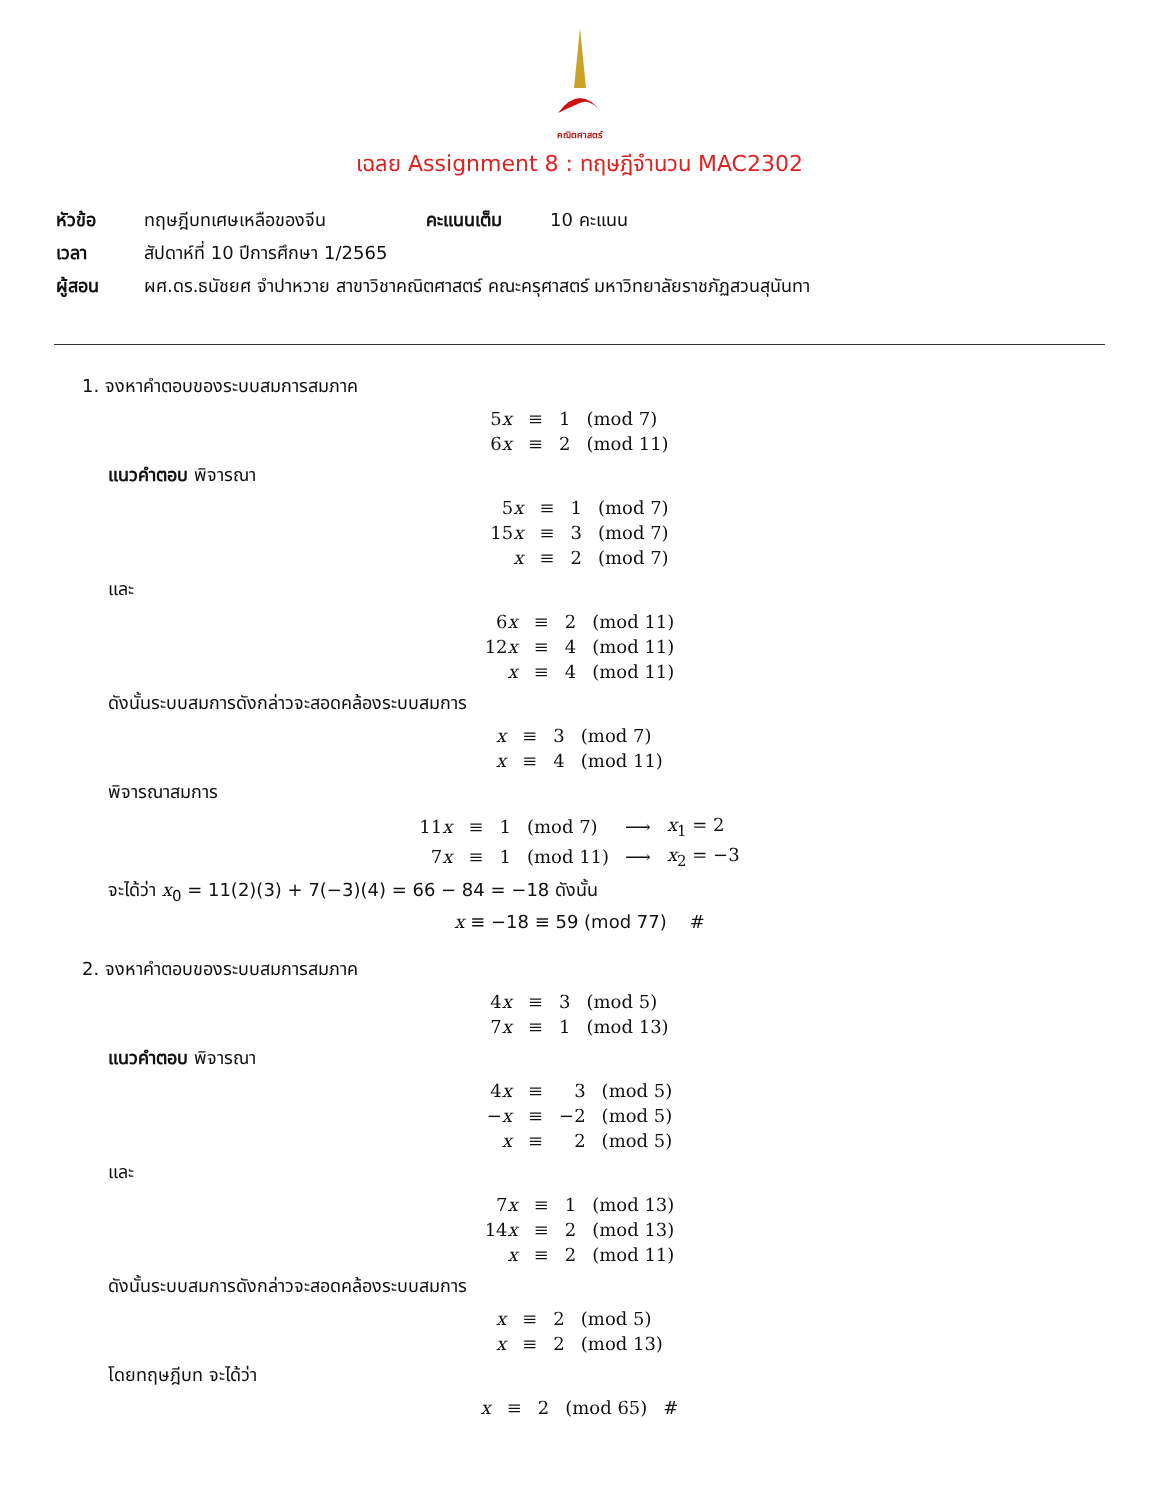คณิตศาสตร์
เฉลย Assignment 8 : ทฤษฎีจำนวน MAC2302
| หัวข้อ | ทฤษฎีบทเศษเหลือของจีน | คะแนนเต็ม | 10 คะแนน |
| เวลา | สัปดาห์ที่ 10 ปีการศึกษา 1/2565 | | |
| ผู้สอน | ผศ.ดร.ธนัชยศ จำปาหวาย สาขาวิชาคณิตศาสตร์ คณะครุศาสตร์ มหาวิทยาลัยราชภัฏสวนสุนันทา | | |
1. จงหาคำตอบของระบบสมการสมภาค
| 5 x | ≡ | 1 | (mod 7) |
| 6 x | ≡ | 2 | (mod 11) |
แนวคำตอบ พิจารณา
| 5 x | ≡ | 1 | (mod 7) |
| 15 x | ≡ | 3 | (mod 7) |
| x | ≡ | 2 | (mod 7) |
และ
| 6 x | ≡ | 2 | (mod 11) |
| 12 x | ≡ | 4 | (mod 11) |
| x | ≡ | 4 | (mod 11) |
ดังนั้นระบบสมการดังกล่าวจะสอดคล้องระบบสมการ
| x | ≡ | 3 | (mod 7) |
| x | ≡ | 4 | (mod 11) |
พิจารณาสมการ
| 11 x | ≡ | 1 | (mod 7) | ⟶ | x<sub>1</sub> = 2 |
| 7 x | ≡ | 1 | (mod 11) | ⟶ | x<sub>2</sub> = −3 |
จะได้ว่า x<sub>0</sub> = 11(2)(3) + 7(−3)(4) = 66 − 84 = −18 ดังนั้น
x ≡ −18 ≡ 59 (mod 77) #
2. จงหาคำตอบของระบบสมการสมภาค
| 4 x | ≡ | 3 | (mod 5) |
| 7 x | ≡ | 1 | (mod 13) |
แนวคำตอบ พิจารณา
| 4 x | ≡ | 3 | (mod 5) |
| − x | ≡ | −2 | (mod 5) |
| x | ≡ | 2 | (mod 5) |
และ
| 7 x | ≡ | 1 | (mod 13) |
| 14 x | ≡ | 2 | (mod 13) |
| x | ≡ | 2 | (mod 11) |
ดังนั้นระบบสมการดังกล่าวจะสอดคล้องระบบสมการ
| x | ≡ | 2 | (mod 5) |
| x | ≡ | 2 | (mod 13) |
โดยทฤษฎีบท จะได้ว่า
| x | ≡ | 2 | (mod 65) | # |